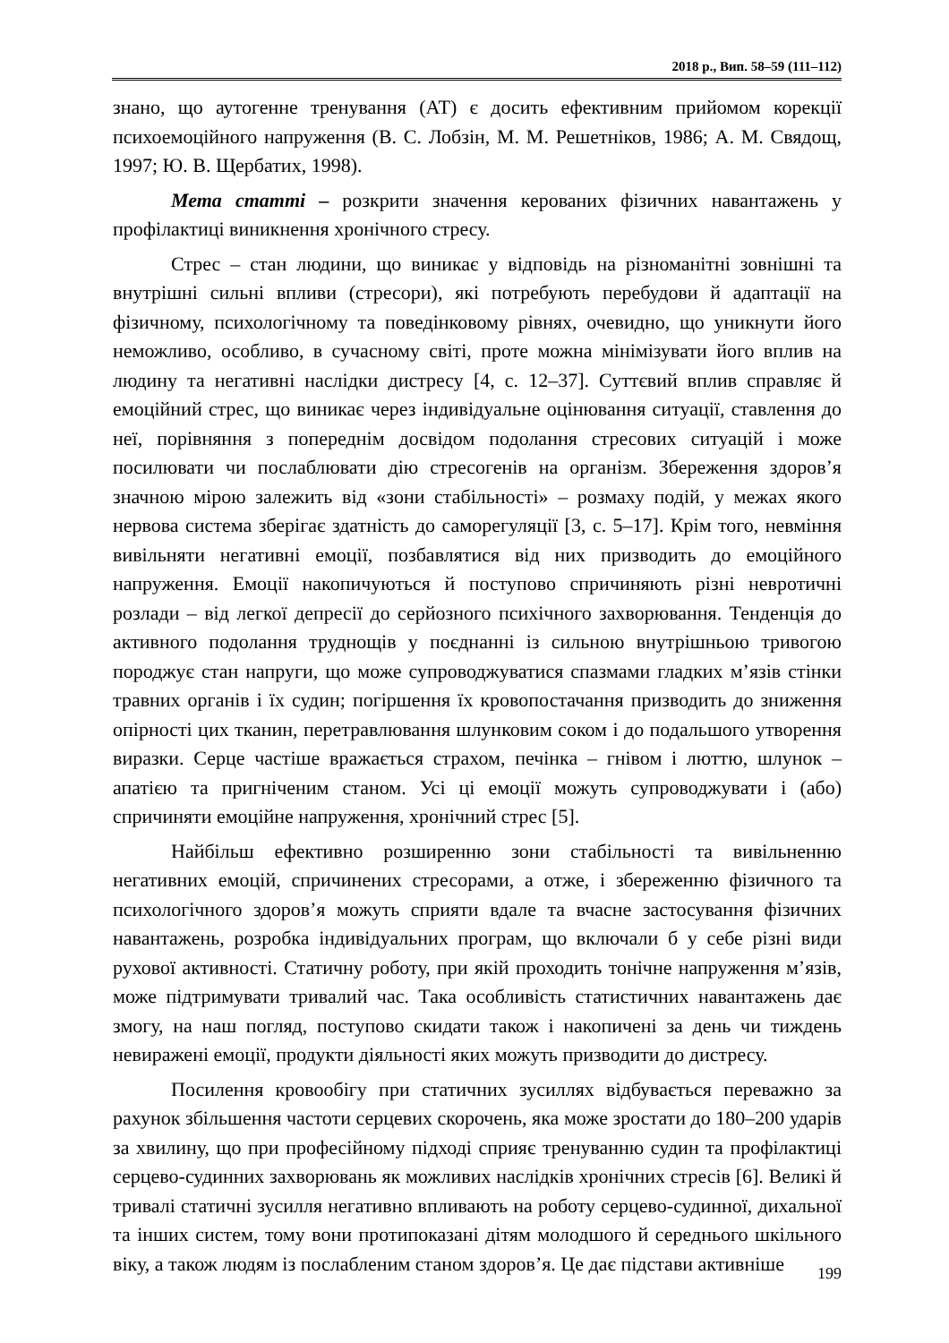2018 р., Вип. 58–59 (111–112)
знано, що аутогенне тренування (АТ) є досить ефективним прийомом корекції психоемоційного напруження (В. С. Лобзін, М. М. Решетніков, 1986; А. М. Свядощ, 1997; Ю. В. Щербатих, 1998).
Мета статті – розкрити значення керованих фізичних навантажень у профілактиці виникнення хронічного стресу.
Стрес – стан людини, що виникає у відповідь на різноманітні зовнішні та внутрішні сильні впливи (стресори), які потребують перебудови й адаптації на фізичному, психологічному та поведінковому рівнях, очевидно, що уникнути його неможливо, особливо, в сучасному світі, проте можна мінімізувати його вплив на людину та негативні наслідки дистресу [4, с. 12–37]. Суттєвий вплив справляє й емоційний стрес, що виникає через індивідуальне оцінювання ситуації, ставлення до неї, порівняння з попереднім досвідом подолання стресових ситуацій і може посилювати чи послаблювати дію стресогенів на організм. Збереження здоров’я значною мірою залежить від «зони стабільності» – розмаху подій, у межах якого нервова система зберігає здатність до саморегуляції [3, с. 5–17]. Крім того, невміння вивільняти негативні емоції, позбавлятися від них призводить до емоційного напруження. Емоції накопичуються й поступово спричиняють різні невротичні розлади – від легкої депресії до серйозного психічного захворювання. Тенденція до активного подолання труднощів у поєднанні із сильною внутрішньою тривогою породжує стан напруги, що може супроводжуватися спазмами гладких м’язів стінки травних органів і їх судин; погіршення їх кровопостачання призводить до зниження опірності цих тканин, перетравлювання шлунковим соком і до подальшого утворення виразки. Серце частіше вражається страхом, печінка – гнівом і люттю, шлунок – апатією та пригніченим станом. Усі ці емоції можуть супроводжувати і (або) спричиняти емоційне напруження, хронічний стрес [5].
Найбільш ефективно розширенню зони стабільності та вивільненню негативних емоцій, спричинених стресорами, а отже, і збереженню фізичного та психологічного здоров’я можуть сприяти вдале та вчасне застосування фізичних навантажень, розробка індивідуальних програм, що включали б у себе різні види рухової активності. Статичну роботу, при якій проходить тонічне напруження м’язів, може підтримувати тривалий час. Така особливість статистичних навантажень дає змогу, на наш погляд, поступово скидати також і накопичені за день чи тиждень невиражені емоції, продукти діяльності яких можуть призводити до дистресу.
Посилення кровообігу при статичних зусиллях відбувається переважно за рахунок збільшення частоти серцевих скорочень, яка може зростати до 180–200 ударів за хвилину, що при професійному підході сприяє тренуванню судин та профілактиці серцево-судинних захворювань як можливих наслідків хронічних стресів [6]. Великі й тривалі статичні зусилля негативно впливають на роботу серцево-судинної, дихальної та інших систем, тому вони протипоказані дітям молодшого й середнього шкільного віку, а також людям із послабленим станом здоров’я. Це дає підстави активніше
199